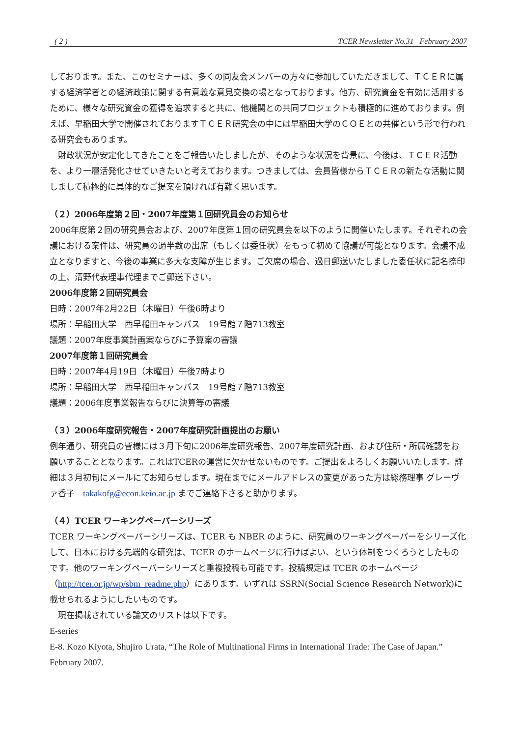( 2 ) TCER Newsletter No.31 February 2007
しております。また、このセミナーは、多くの同友会メンバーの方々に参加していただきまして、ＴＣＥＲに属する経済学者との経済政策に関する有意義な意見交換の場となっております。他方、研究資金を有効に活用するために、様々な研究資金の獲得を追求すると共に、他機関との共同プロジェクトも積極的に進めております。例えば、早稲田大学で開催されておりますＴＣＥＲ研究会の中には早稲田大学のＣＯＥとの共催という形で行われる研究会もあります。
　財政状況が安定化してきたことをご報告いたしましたが、そのような状況を背景に、今後は、ＴＣＥＲ活動を、より一層活発化させていきたいと考えております。つきましては、会員皆様からＴＣＥＲの新たな活動に関しまして積極的に具体的なご提案を頂ければ有難く思います。
（２）2006年度第２回・2007年度第１回研究員会のお知らせ
2006年度第２回の研究員会および、2007年度第１回の研究員会を以下のように開催いたします。それぞれの会議における案件は、研究員の過半数の出席（もしくは委任状）をもって初めて協議が可能となります。会議不成立となりますと、今後の事業に多大な支障が生じます。ご欠席の場合、過日郵送いたしました委任状に記名捺印の上、清野代表理事代理までご郵送下さい。
2006年度第２回研究員会
日時：2007年2月22日（木曜日）午後6時より
場所：早稲田大学　西早稲田キャンパス　19号館７階713教室
議題：2007年度事業計画案ならびに予算案の審議
2007年度第１回研究員会
日時：2007年4月19日（木曜日）午後7時より
場所：早稲田大学　西早稲田キャンパス　19号館７階713教室
議題：2006年度事業報告ならびに決算等の審議
（３）2006年度研究報告・2007年度研究計画提出のお願い
例年通り、研究員の皆様には３月下旬に2006年度研究報告、2007年度研究計画、および住所・所属確認をお願いすることとなります。これはTCERの運営に欠かせないものです。ご提出をよろしくお願いいたします。詳細は３月初旬にメールにてお知らせします。現在までにメールアドレスの変更があった方は総務理事 グレーヴァ香子　takakofg@econ.keio.ac.jp までご連絡下さると助かります。
（４）TCER ワーキングペーパーシリーズ
TCER ワーキングペーパーシリーズは、TCER も NBER のように、研究員のワーキングペーパーをシリーズ化して、日本における先端的な研究は、TCER のホームページに行けばよい、という体制をつくろうとしたものです。他のワーキングペーパーシリーズと重複投稿も可能です。投稿規定は TCER のホームページ（http://tcer.or.jp/wp/sbm_readme.php）にあります。いずれは SSRN(Social Science Research Network)に載せられるようにしたいものです。
　現在掲載されている論文のリストは以下です。
E-series
E-8. Kozo Kiyota, Shujiro Urata, “The Role of Multinational Firms in International Trade: The Case of Japan.” February 2007.